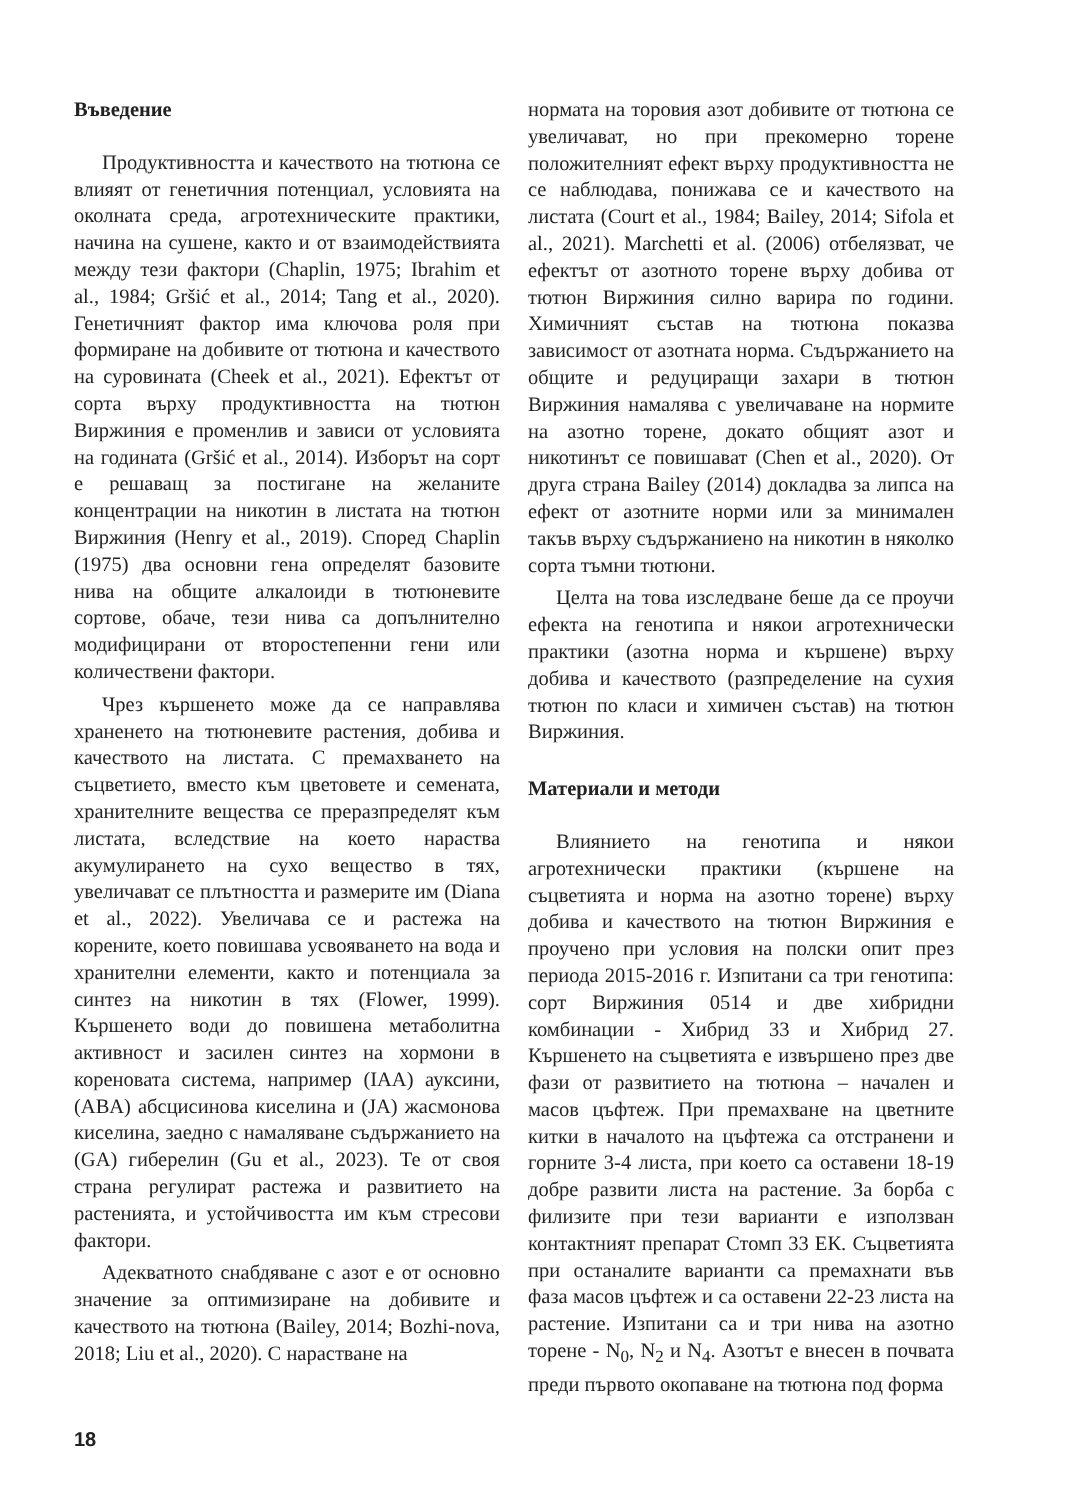Въведение
Продуктивността и качеството на тютюна се влияят от генетичния потенциал, условията на околната среда, агротехническите практики, начина на сушене, както и от взаимодействията между тези фактори (Chaplin, 1975; Ibrahim et al., 1984; Gršić et al., 2014; Tang et al., 2020). Генетичният фактор има ключова роля при формиране на добивите от тютюна и качеството на суровината (Cheek et al., 2021). Ефектът от сорта върху продуктивността на тютюн Виржиния е променлив и зависи от условията на годината (Gršić et al., 2014). Изборът на сорт е решаващ за постигане на желаните концентрации на никотин в листата на тютюн Виржиния (Henry et al., 2019). Според Chaplin (1975) два основни гена определят базовите нива на общите алкалоиди в тютюневите сортове, обаче, тези нива са допълнително модифицирани от второстепенни гени или количествени фактори.
Чрез кършенето може да се направлява храненето на тютюневите растения, добива и качеството на листата. С премахването на съцветието, вместо към цветовете и семената, хранителните вещества се преразпределят към листата, вследствие на което нараства акумулирането на сухо вещество в тях, увеличават се плътността и размерите им (Diana et al., 2022). Увеличава се и растежа на корените, което повишава усвояването на вода и хранителни елементи, както и потенциала за синтез на никотин в тях (Flower, 1999). Кършенето води до повишена метаболитна активност и засилен синтез на хормони в кореновата система, например (IAA) ауксини, (ABA) абсцисинова киселина и (JA) жасмонова киселина, заедно с намаляване съдържанието на (GA) гиберелин (Gu et al., 2023). Те от своя страна регулират растежа и развитието на растенията, и устойчивостта им към стресови фактори.
Адекватното снабдяване с азот е от основно значение за оптимизиране на добивите и качеството на тютюна (Bailey, 2014; Bozhi-nova, 2018; Liu et al., 2020). С нарастване на
нормата на торовия азот добивите от тютюна се увеличават, но при прекомерно торене положителният ефект върху продуктивността не се наблюдава, понижава се и качеството на листата (Court et al., 1984; Bailey, 2014; Sifola et al., 2021). Marchetti et al. (2006) отбелязват, че ефектът от азотното торене върху добива от тютюн Виржиния силно варира по години. Химичният състав на тютюна показва зависимост от азотната норма. Съдържанието на общите и редуциращи захари в тютюн Виржиния намалява с увеличаване на нормите на азотно торене, докато общият азот и никотинът се повишават (Chen et al., 2020). От друга страна Bailey (2014) докладва за липса на ефект от азотните норми или за минимален такъв върху съдържаниено на никотин в няколко сорта тъмни тютюни.
Целта на това изследване беше да се проучи ефекта на генотипа и някои агротехнически практики (азотна норма и кършене) върху добива и качеството (разпределение на сухия тютюн по класи и химичен състав) на тютюн Виржиния.
Материали и методи
Влиянието на генотипа и някои агротехнически практики (кършене на съцветията и норма на азотно торене) върху добива и качеството на тютюн Виржиния е проучено при условия на полски опит през периода 2015-2016 г. Изпитани са три генотипа: сорт Виржиния 0514 и две хибридни комбинации - Хибрид 33 и Хибрид 27. Кършенето на съцветията е извършено през две фази от развитието на тютюна – начален и масов цъфтеж. При премахване на цветните китки в началото на цъфтежа са отстранени и горните 3-4 листа, при което са оставени 18-19 добре развити листа на растение. За борба с филизите при тези варианти е използван контактният препарат Стомп 33 ЕК. Съцветията при останалите варианти са премахнати във фаза масов цъфтеж и са оставени 22-23 листа на растение. Изпитани са и три нива на азотно торене - N<sub>0</sub>, N<sub>2</sub> и N<sub>4</sub>. Азотът е внесен в почвата преди първото окопаване на тютюна под форма
18